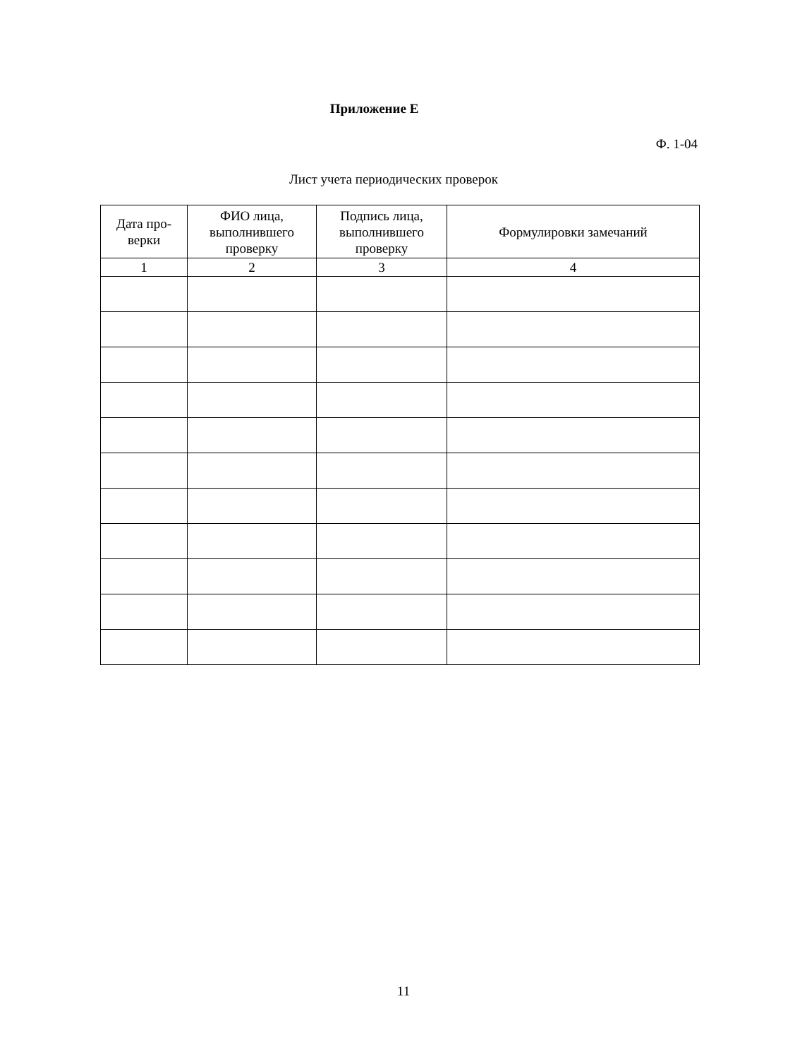Приложение Е
Ф. 1-04
Лист учета периодических проверок
| Дата про- верки | ФИО лица, выполнившего проверку | Подпись лица, выполнившего проверку | Формулировки замечаний |
| --- | --- | --- | --- |
| 1 | 2 | 3 | 4 |
11